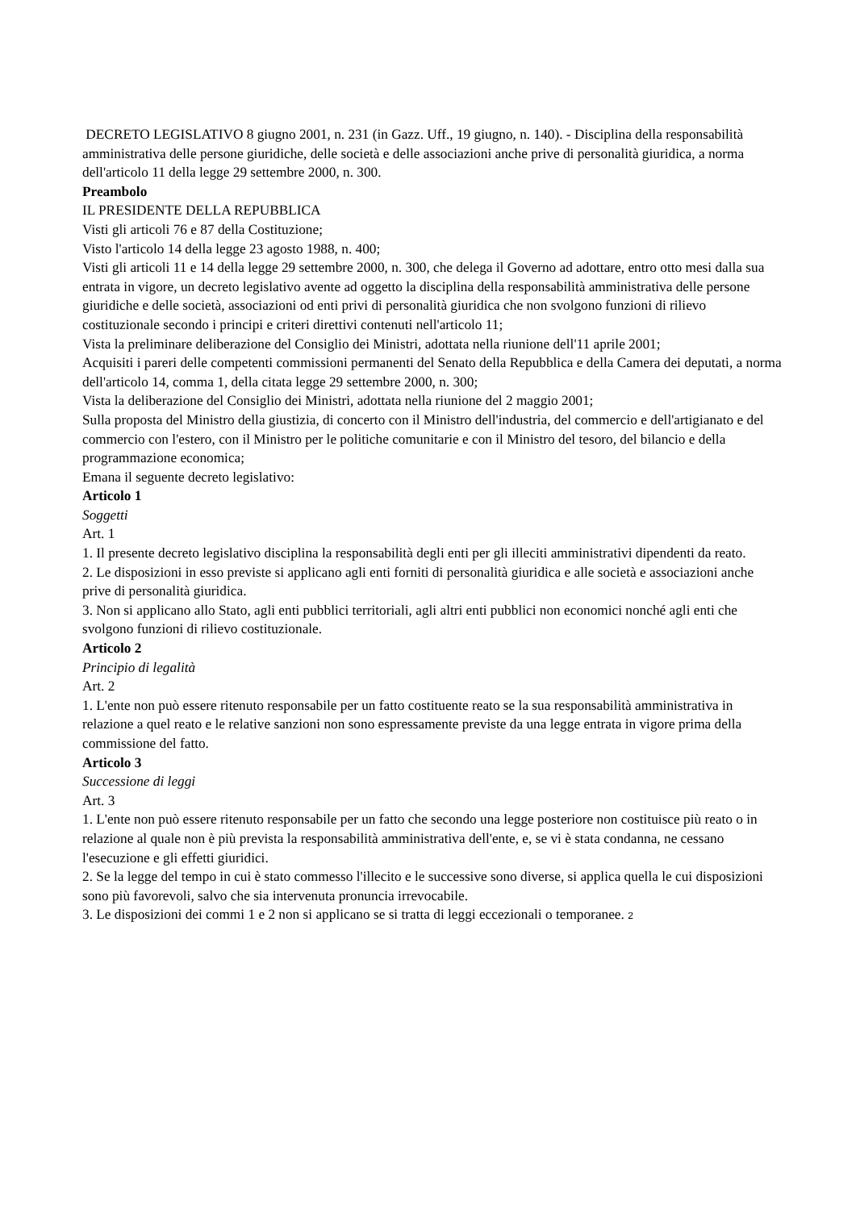DECRETO LEGISLATIVO 8 giugno 2001, n. 231 (in Gazz. Uff., 19 giugno, n. 140). - Disciplina della responsabilità amministrativa delle persone giuridiche, delle società e delle associazioni anche prive di personalità giuridica, a norma dell'articolo 11 della legge 29 settembre 2000, n. 300.
Preambolo
IL PRESIDENTE DELLA REPUBBLICA
Visti gli articoli 76 e 87 della Costituzione;
Visto l'articolo 14 della legge 23 agosto 1988, n. 400;
Visti gli articoli 11 e 14 della legge 29 settembre 2000, n. 300, che delega il Governo ad adottare, entro otto mesi dalla sua entrata in vigore, un decreto legislativo avente ad oggetto la disciplina della responsabilità amministrativa delle persone giuridiche e delle società, associazioni od enti privi di personalità giuridica che non svolgono funzioni di rilievo costituzionale secondo i principi e criteri direttivi contenuti nell'articolo 11;
Vista la preliminare deliberazione del Consiglio dei Ministri, adottata nella riunione dell'11 aprile 2001;
Acquisiti i pareri delle competenti commissioni permanenti del Senato della Repubblica e della Camera dei deputati, a norma dell'articolo 14, comma 1, della citata legge 29 settembre 2000, n. 300;
Vista la deliberazione del Consiglio dei Ministri, adottata nella riunione del 2 maggio 2001;
Sulla proposta del Ministro della giustizia, di concerto con il Ministro dell'industria, del commercio e dell'artigianato e del commercio con l'estero, con il Ministro per le politiche comunitarie e con il Ministro del tesoro, del bilancio e della programmazione economica;
Emana il seguente decreto legislativo:
Articolo 1
Soggetti
Art. 1
1. Il presente decreto legislativo disciplina la responsabilità degli enti per gli illeciti amministrativi dipendenti da reato.
2. Le disposizioni in esso previste si applicano agli enti forniti di personalità giuridica e alle società e associazioni anche prive di personalità giuridica.
3. Non si applicano allo Stato, agli enti pubblici territoriali, agli altri enti pubblici non economici nonché agli enti che svolgono funzioni di rilievo costituzionale.
Articolo 2
Principio di legalità
Art. 2
1. L'ente non può essere ritenuto responsabile per un fatto costituente reato se la sua responsabilità amministrativa in relazione a quel reato e le relative sanzioni non sono espressamente previste da una legge entrata in vigore prima della commissione del fatto.
Articolo 3
Successione di leggi
Art. 3
1. L'ente non può essere ritenuto responsabile per un fatto che secondo una legge posteriore non costituisce più reato o in relazione al quale non è più prevista la responsabilità amministrativa dell'ente, e, se vi è stata condanna, ne cessano l'esecuzione e gli effetti giuridici.
2. Se la legge del tempo in cui è stato commesso l'illecito e le successive sono diverse, si applica quella le cui disposizioni sono più favorevoli, salvo che sia intervenuta pronuncia irrevocabile.
3. Le disposizioni dei commi 1 e 2 non si applicano se si tratta di leggi eccezionali o temporanee. 2